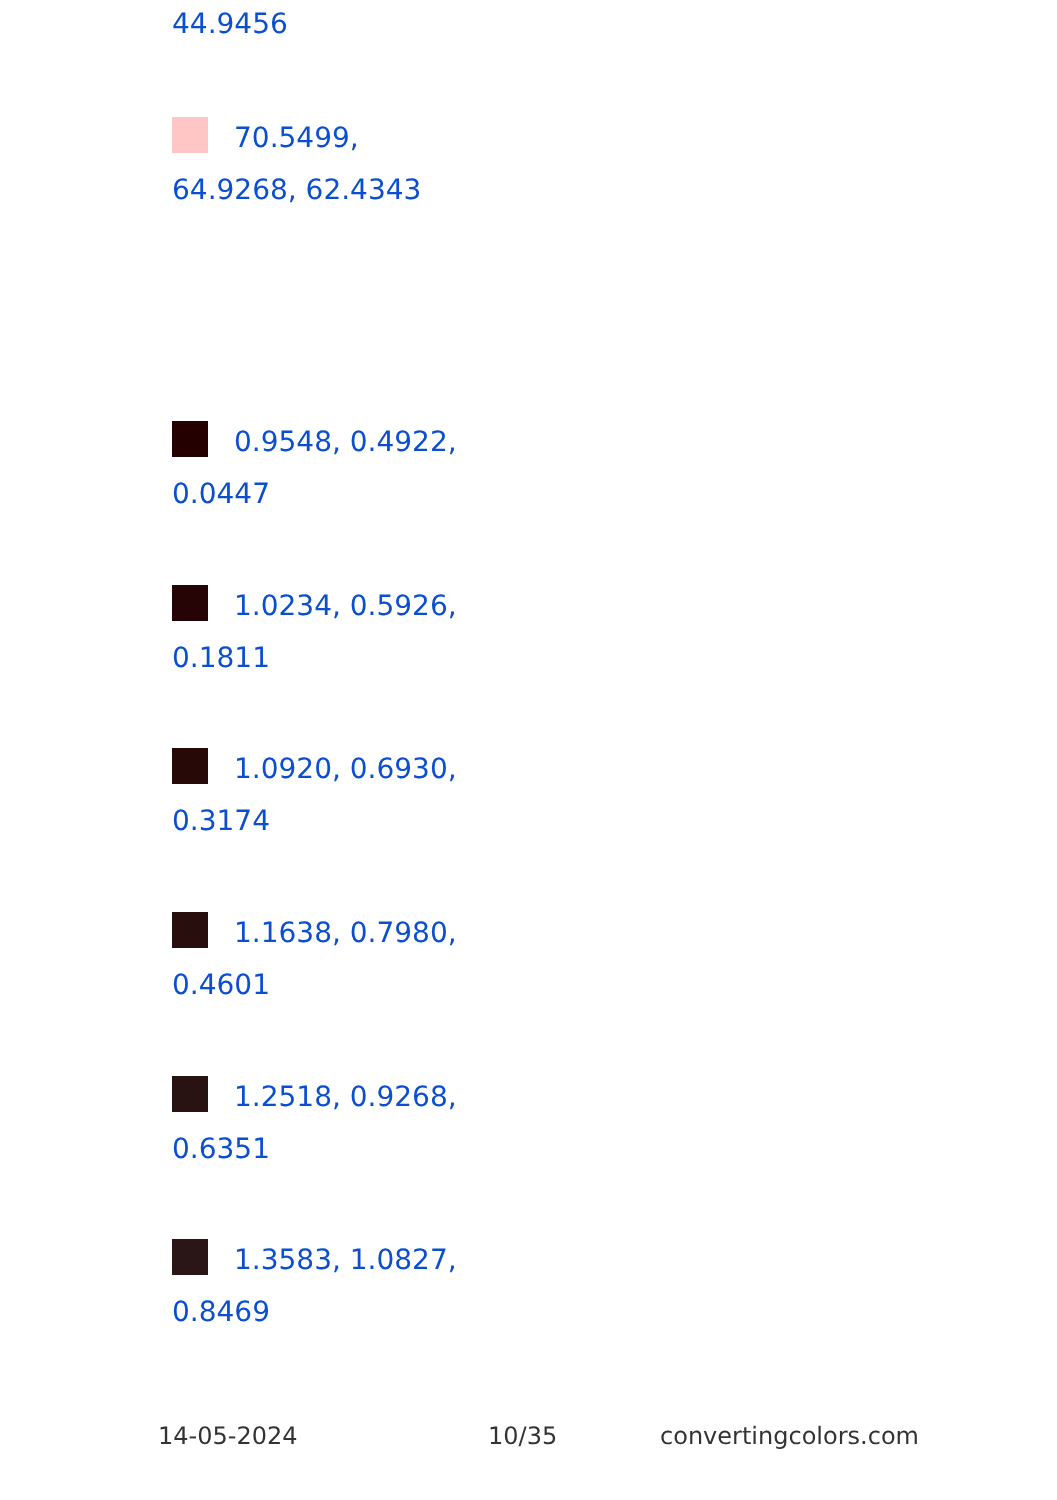44.9456
70.5499, 64.9268, 62.4343
0.9548, 0.4922, 0.0447
1.0234, 0.5926, 0.1811
1.0920, 0.6930, 0.3174
1.1638, 0.7980, 0.4601
1.2518, 0.9268, 0.6351
1.3583, 1.0827, 0.8469
14-05-2024 10/35 convertingcolors.com